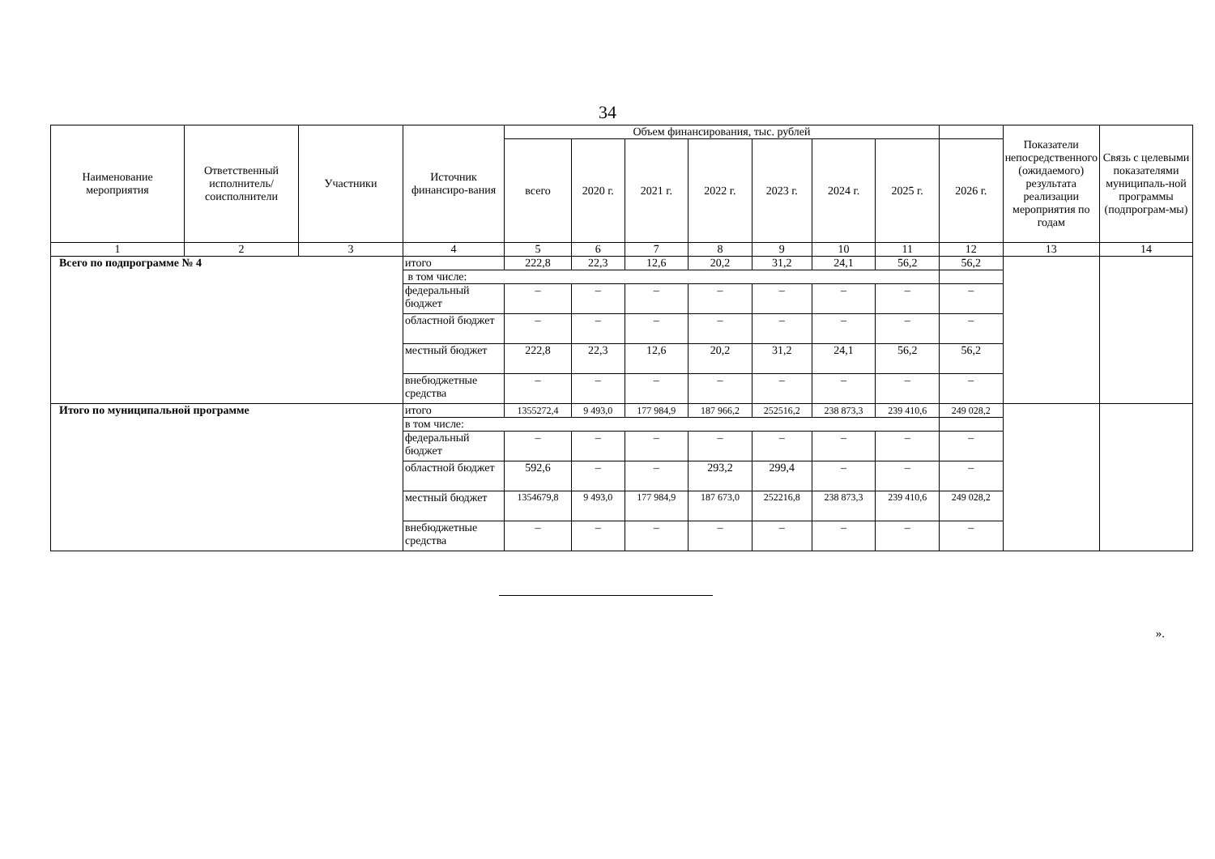34
| Наименование мероприятия | Ответственный исполнитель/ соисполнители | Участники | Источник финансиро-вания | Объем финансирования, тыс. рублей | | | | | | | | Показатели непосредственного (ожидаемого) результата реализации мероприятия по годам | Связь с целевыми показателями муниципаль-ной программы (подпрограм-мы) |
| --- | --- | --- | --- | --- | --- | --- | --- | --- | --- | --- | --- | --- | --- |
| | | | | всего | 2020 г. | 2021 г. | 2022 г. | 2023 г. | 2024 г. | 2025 г. | 2026 г. | | |
| 1 | 2 | 3 | 4 | 5 | 6 | 7 | 8 | 9 | 10 | 11 | 12 | 13 | 14 |
| Всего по подпрограмме № 4 | | | итого | 222,8 | 22,3 | 12,6 | 20,2 | 31,2 | 24,1 | 56,2 | 56,2 | | |
| | | | в том числе: | | | | | | | | | | |
| | | | федеральный бюджет | – | – | – | – | – | – | – | – | | |
| | | | областной бюджет | – | – | – | – | – | – | – | – | | |
| | | | местный бюджет | 222,8 | 22,3 | 12,6 | 20,2 | 31,2 | 24,1 | 56,2 | 56,2 | | |
| | | | внебюджетные средства | – | – | – | – | – | – | – | – | | |
| Итого по муниципальной программе | | | итого | 1355272,4 | 9 493,0 | 177 984,9 | 187 966,2 | 252516,2 | 238 873,3 | 239 410,6 | 249 028,2 | | |
| | | | в том числе: | | | | | | | | | | |
| | | | федеральный бюджет | – | – | – | – | – | – | – | – | | |
| | | | областной бюджет | 592,6 | – | – | 293,2 | 299,4 | – | – | – | | |
| | | | местный бюджет | 1354679,8 | 9 493,0 | 177 984,9 | 187 673,0 | 252216,8 | 238 873,3 | 239 410,6 | 249 028,2 | | |
| | | | внебюджетные средства | – | – | – | – | – | – | – | – | | |
».